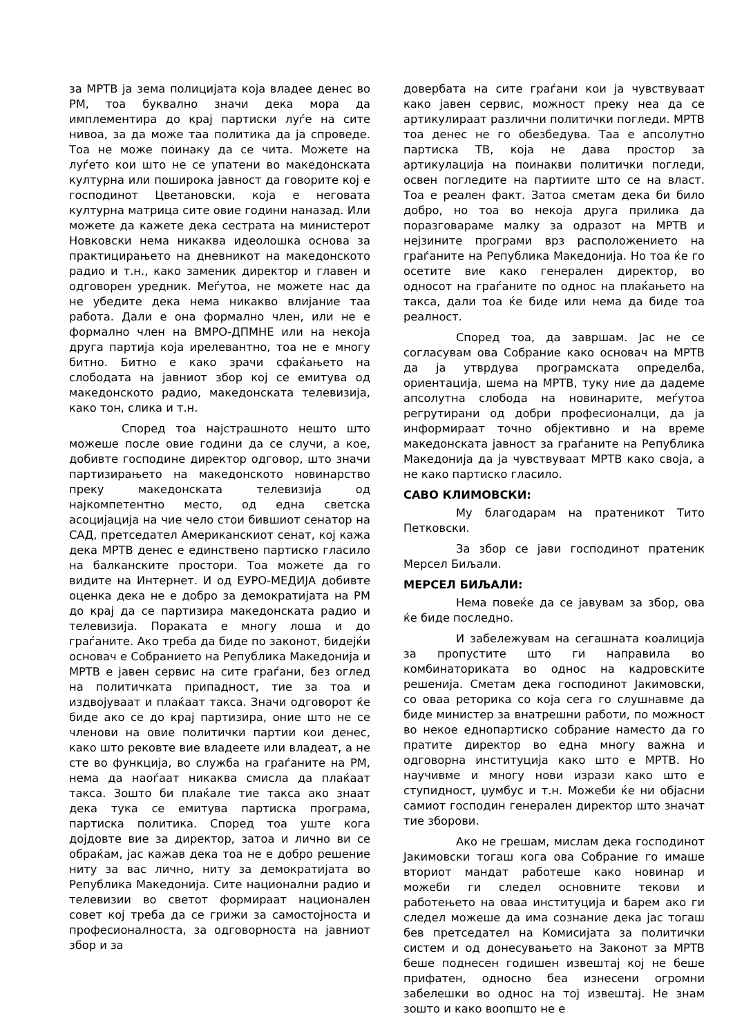за МРТВ ја зема полицијата која владее денес во РМ, тоа буквално значи дека мора да имплементира до крај партиски луѓе на сите нивоа, за да може таа политика да ја спроведе. Тоа не може поинаку да се чита. Можете на луѓето кои што не се упатени во македонската културна или поширока јавност да говорите кој е господинот Цветановски, која е неговата културна матрица сите овие години наназад. Или можете да кажете дека сестрата на министерот Новковски нема никаква идеолошка основа за практицирањето на дневникот на македонското радио и т.н., како заменик директор и главен и одговорен уредник. Меѓутоа, не можете нас да не убедите дека нема никакво влијание таа работа. Дали е она формално член, или не е формално член на ВМРО-ДПМНЕ или на некоја друга партија која ирелевантно, тоа не е многу битно. Битно е како зрачи сфаќањето на слободата на јавниот збор кој се емитува од македонското радио, македонската телевизија, како тон, слика и т.н.
Според тоа најстрашното нешто што можеше после овие години да се случи, а кое, добивте господине директор одговор, што значи партизирањето на македонското новинарство преку македонската телевизија од најкомпетентно место, од една светска асоцијација на чие чело стои бившиот сенатор на САД, претседател Американскиот сенат, кој кажа дека МРТВ денес е единствено партиско гласило на балканските простори. Тоа можете да го видите на Интернет. И од ЕУРО-МЕДИЈА добивте оценка дека не е добро за демократијата на РМ до крај да се партизира македонската радио и телевизија. Пораката е многу лоша и до граѓаните. Ако треба да биде по законот, бидејќи основач е Собранието на Република Македонија и МРТВ е јавен сервис на сите граѓани, без оглед на политичката припадност, тие за тоа и издвојуваат и плаќаат такса. Значи одговорот ќе биде ако се до крај партизира, оние што не се членови на овие политички партии кои денес, како што рековте вие владеете или владеат, а не сте во функција, во служба на граѓаните на РМ, нема да наоѓаат никаква смисла да плаќаат такса. Зошто би плаќале тие такса ако знаат дека тука се емитува партиска програма, партиска политика. Според тоа уште кога дојдовте вие за директор, затоа и лично ви се обраќам, јас кажав дека тоа не е добро решение ниту за вас лично, ниту за демократијата во Република Македонија. Сите национални радио и телевизии во светот формираат национален совет кој треба да се грижи за самостојноста и професионалноста, за одговорноста на јавниот збор и за
довербата на сите граѓани кои ја чувствуваат како јавен сервис, можност преку неа да се артикулираат различни политички погледи. МРТВ тоа денес не го обезбедува. Таа е апсолутно партиска ТВ, која не дава простор за артикулација на поинакви политички погледи, освен погледите на партиите што се на власт. Тоа е реален факт. Затоа сметам дека би било добро, но тоа во некоја друга прилика да поразговараме малку за одразот на МРТВ и нејзините програми врз расположението на граѓаните на Република Македонија. Но тоа ќе го осетите вие како генерален директор, во односот на граѓаните по однос на плаќањето на такса, дали тоа ќе биде или нема да биде тоа реалност.
Според тоа, да завршам. Јас не се согласувам ова Собрание како основач на МРТВ да ја утврдува програмската определба, ориентација, шема на МРТВ, туку ние да дадеме апсолутна слобода на новинарите, меѓутоа регрутирани од добри професионалци, да ја информираат точно објективно и на време македонската јавност за граѓаните на Република Македонија да ја чувствуваат МРТВ како своја, а не како партиско гласило.
САВО КЛИМОВСКИ:
Му благодарам на пратеникот Тито Петковски.
За збор се јави господинот пратеник Мерсел Биљали.
МЕРСЕЛ БИЉАЛИ:
Нема повеќе да се јавувам за збор, ова ќе биде последно.
И забележувам на сегашната коалиција за пропустите што ги направила во комбинаториката во однос на кадровските решенија. Сметам дека господинот Јакимовски, со оваа реторика со која сега го слушнавме да биде министер за внатрешни работи, по можност во некое еднопартиско собрание наместо да го пратите директор во една многу важна и одговорна институција како што е МРТВ. Но научивме и многу нови изрази како што е ступидност, џумбус и т.н. Можеби ќе ни објасни самиот господин генерален директор што значат тие зборови.
Ако не грешам, мислам дека господинот Јакимовски тогаш кога ова Собрание го имаше вториот мандат работеше како новинар и можеби ги следел основните текови и работењето на оваа институција и барем ако ги следел можеше да има сознание дека јас тогаш бев претседател на Комисијата за политички систем и од донесувањето на Законот за МРТВ беше поднесен годишен извештај кој не беше прифатен, односно беа изнесени огромни забелешки во однос на тој извештај. Не знам зошто и како воопшто не е